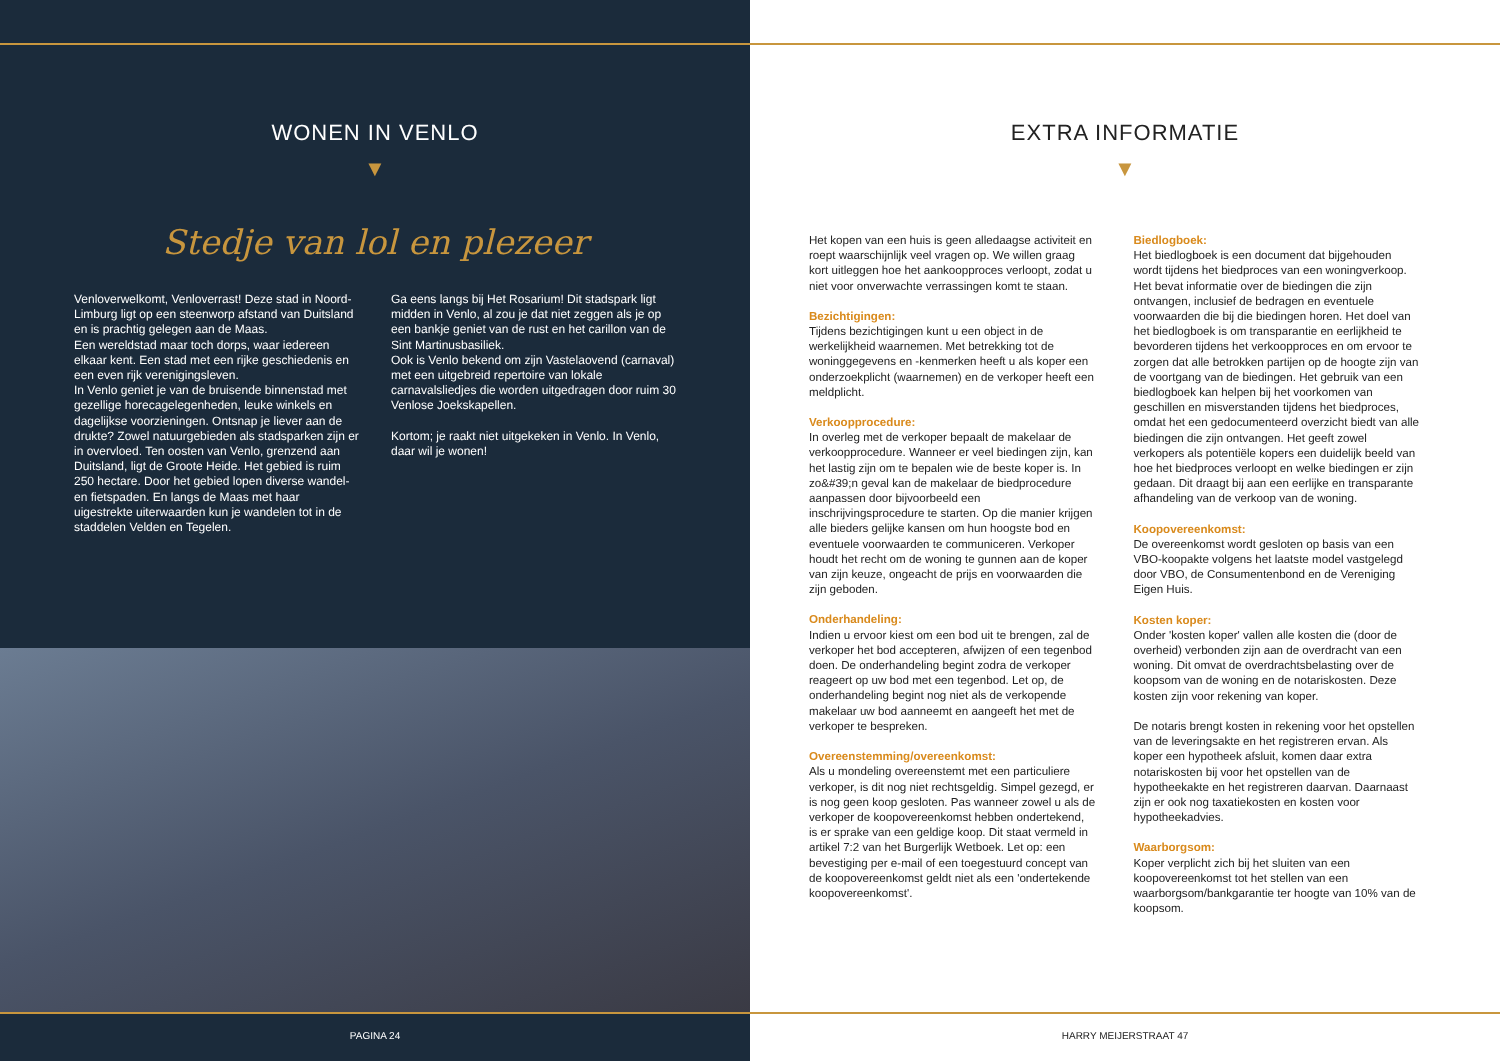WONEN IN VENLO
▼
Stedje van lol en plezeer
Venloverwelkomt, Venloverrast! Deze stad in Noord-Limburg ligt op een steenworp afstand van Duitsland en is prachtig gelegen aan de Maas.
Een wereldstad maar toch dorps, waar iedereen elkaar kent. Een stad met een rijke geschiedenis en een even rijk verenigingsleven.
In Venlo geniet je van de bruisende binnenstad met gezellige horecagelegenheden, leuke winkels en dagelijkse voorzieningen. Ontsnap je liever aan de drukte? Zowel natuurgebieden als stadsparken zijn er in overvloed. Ten oosten van Venlo, grenzend aan Duitsland, ligt de Groote Heide. Het gebied is ruim 250 hectare. Door het gebied lopen diverse wandel- en fietspaden. En langs de Maas met haar uigestrekte uiterwaarden kun je wandelen tot in de staddelen Velden en Tegelen.
Ga eens langs bij Het Rosarium! Dit stadspark ligt midden in Venlo, al zou je dat niet zeggen als je op een bankje geniet van de rust en het carillon van de Sint Martinusbasiliek.
Ook is Venlo bekend om zijn Vastelaovend (carnaval) met een uitgebreid repertoire van lokale carnavalsliedjes die worden uitgedragen door ruim 30 Venlose Joekskapellen.
Kortom; je raakt niet uitgekeken in Venlo. In Venlo, daar wil je wonen!
PAGINA 24
EXTRA INFORMATIE
▼
Het kopen van een huis is geen alledaagse activiteit en roept waarschijnlijk veel vragen op. We willen graag kort uitleggen hoe het aankoopproces verloopt, zodat u niet voor onverwachte verrassingen komt te staan.
Bezichtigingen:
Tijdens bezichtigingen kunt u een object in de werkelijkheid waarnemen. Met betrekking tot de woninggegevens en -kenmerken heeft u als koper een onderzoekplicht (waarnemen) en de verkoper heeft een meldplicht.
Verkoopprocedure:
In overleg met de verkoper bepaalt de makelaar de verkoopprocedure. Wanneer er veel biedingen zijn, kan het lastig zijn om te bepalen wie de beste koper is. In zo&#39;n geval kan de makelaar de biedprocedure aanpassen door bijvoorbeeld een inschrijvingsprocedure te starten. Op die manier krijgen alle bieders gelijke kansen om hun hoogste bod en eventuele voorwaarden te communiceren. Verkoper houdt het recht om de woning te gunnen aan de koper van zijn keuze, ongeacht de prijs en voorwaarden die zijn geboden.
Onderhandeling:
Indien u ervoor kiest om een bod uit te brengen, zal de verkoper het bod accepteren, afwijzen of een tegenbod doen. De onderhandeling begint zodra de verkoper reageert op uw bod met een tegenbod. Let op, de onderhandeling begint nog niet als de verkopende makelaar uw bod aanneemt en aangeeft het met de verkoper te bespreken.
Overeenstemming/overeenkomst:
Als u mondeling overeenstemt met een particuliere verkoper, is dit nog niet rechtsgeldig. Simpel gezegd, er is nog geen koop gesloten. Pas wanneer zowel u als de verkoper de koopovereenkomst hebben ondertekend, is er sprake van een geldige koop. Dit staat vermeld in artikel 7:2 van het Burgerlijk Wetboek. Let op: een bevestiging per e-mail of een toegestuurd concept van de koopovereenkomst geldt niet als een 'ondertekende koopovereenkomst'.
Biedlogboek:
Het biedlogboek is een document dat bijgehouden wordt tijdens het biedproces van een woningverkoop. Het bevat informatie over de biedingen die zijn ontvangen, inclusief de bedragen en eventuele voorwaarden die bij die biedingen horen. Het doel van het biedlogboek is om transparantie en eerlijkheid te bevorderen tijdens het verkoopproces en om ervoor te zorgen dat alle betrokken partijen op de hoogte zijn van de voortgang van de biedingen. Het gebruik van een biedlogboek kan helpen bij het voorkomen van geschillen en misverstanden tijdens het biedproces, omdat het een gedocumenteerd overzicht biedt van alle biedingen die zijn ontvangen. Het geeft zowel verkopers als potentiële kopers een duidelijk beeld van hoe het biedproces verloopt en welke biedingen er zijn gedaan. Dit draagt bij aan een eerlijke en transparante afhandeling van de verkoop van de woning.
Koopovereenkomst:
De overeenkomst wordt gesloten op basis van een VBO-koopakte volgens het laatste model vastgelegd door VBO, de Consumentenbond en de Vereniging Eigen Huis.
Kosten koper:
Onder 'kosten koper' vallen alle kosten die (door de overheid) verbonden zijn aan de overdracht van een woning. Dit omvat de overdrachtsbelasting over de koopsom van de woning en de notariskosten. Deze kosten zijn voor rekening van koper.
De notaris brengt kosten in rekening voor het opstellen van de leveringsakte en het registreren ervan. Als koper een hypotheek afsluit, komen daar extra notariskosten bij voor het opstellen van de hypotheekakte en het registreren daarvan. Daarnaast zijn er ook nog taxatiekosten en kosten voor hypotheekadvies.
Waarborgsom:
Koper verplicht zich bij het sluiten van een koopovereenkomst tot het stellen van een waarborgsom/bankgarantie ter hoogte van 10% van de koopsom.
HARRY MEIJERSTRAAT 47